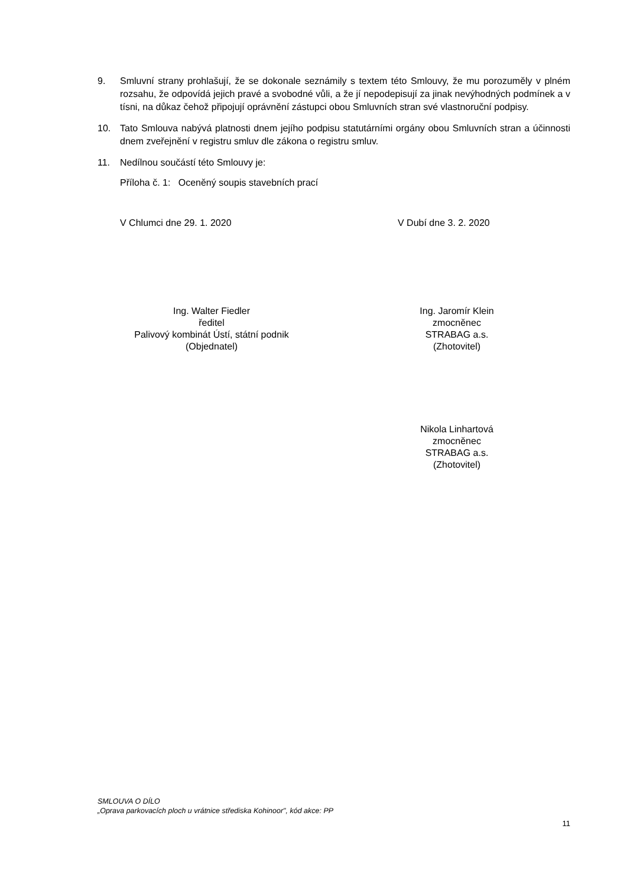9. Smluvní strany prohlašují, že se dokonale seznámily s textem této Smlouvy, že mu porozuměly v plném rozsahu, že odpovídá jejich pravé a svobodné vůli, a že jí nepodepisují za jinak nevýhodných podmínek a v tísni, na důkaz čehož připojují oprávnění zástupci obou Smluvních stran své vlastnoruční podpisy.
10. Tato Smlouva nabývá platnosti dnem jejího podpisu statutárními orgány obou Smluvních stran a účinnosti dnem zveřejnění v registru smluv dle zákona o registru smluv.
11. Nedílnou součástí této Smlouvy je:
Příloha č. 1: Oceněný soupis stavebních prací
V Chlumci dne 29. 1. 2020 V Dubí dne 3. 2. 2020
Ing. Walter Fiedler
ředitel
Palivový kombinát Ústí, státní podnik
(Objednatel)
Ing. Jaromír Klein
zmocněnec
STRABAG a.s.
(Zhotovitel)
Nikola Linhartová
zmocněnec
STRABAG a.s.
(Zhotovitel)
SMLOUVA O DÍLO
„Oprava parkovacích ploch u vrátnice střediska Kohinoor", kód akce: PP
11